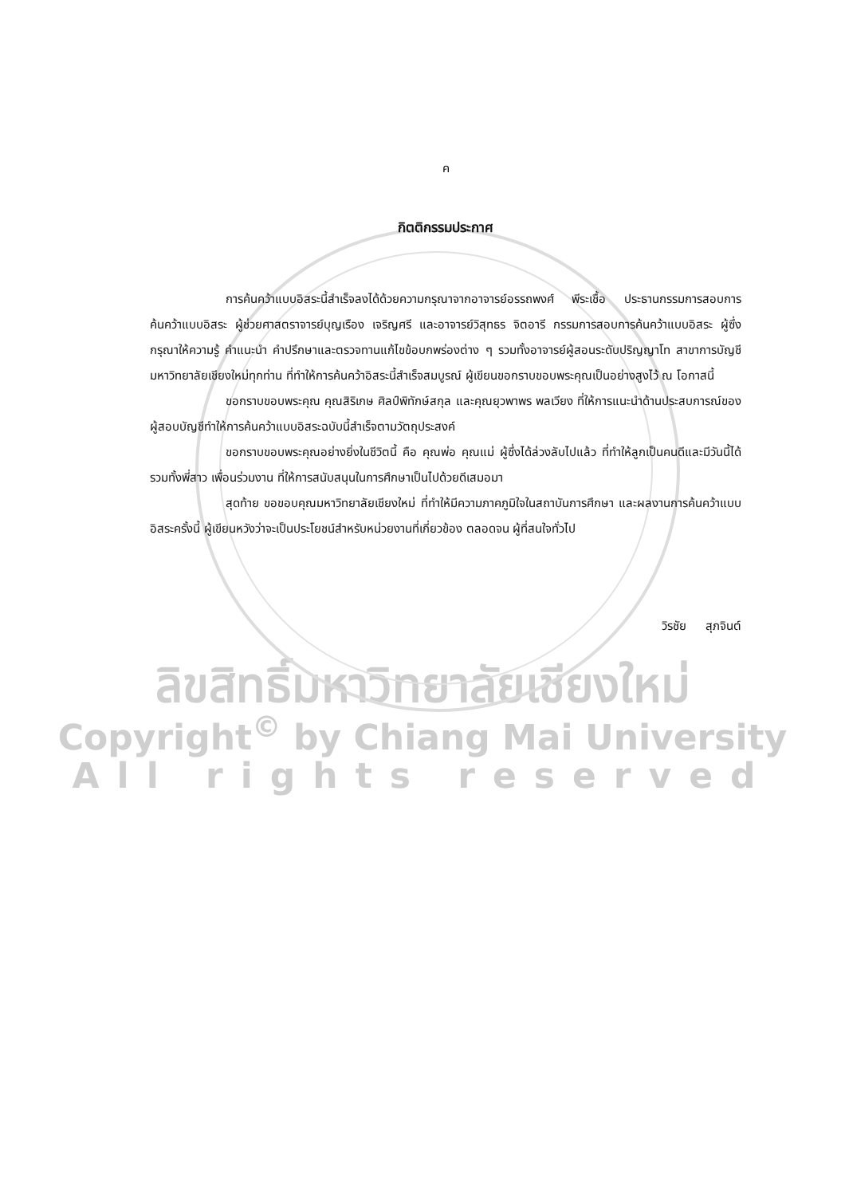ค
กิตติกรรมประกาศ
การค้นคว้าแบบอิสระนี้สำเร็จลงได้ด้วยความกรุณาจากอาจารย์อรรถพงศ์ พีระเชื้อ ประธานกรรมการสอบการค้นคว้าแบบอิสระ ผู้ช่วยศาสตราจารย์บุญเรือง เจริญศรี และอาจารย์วิสุทธร จิตอารี กรรมการสอบการค้นคว้าแบบอิสระ ผู้ซึ่งกรุณาให้ความรู้ คำแนะนำ คำปรึกษาและตรวจทานแก้ไขข้อบกพร่องต่าง ๆ รวมทั้งอาจารย์ผู้สอนระดับปริญญาโท สาขาการบัญชี มหาวิทยาลัยเชียงใหม่ทุกท่าน ที่ทำให้การค้นคว้าอิสระนี้สำเร็จสมบูรณ์ ผู้เขียนขอกราบขอบพระคุณเป็นอย่างสูงไว้ ณ โอกาสนี้
ขอกราบขอบพระคุณ คุณสิริเกษ ศิลป์พิทักษ์สกุล และคุณยุวพาพร พลเวียง ที่ให้การแนะนำด้านประสบการณ์ของผู้สอบบัญชีทำให้การค้นคว้าแบบอิสระฉบับนี้สำเร็จตามวัตถุประสงค์
ขอกราบขอบพระคุณอย่างยิ่งในชีวิตนี้ คือ คุณพ่อ คุณแม่ ผู้ซึ่งได้ล่วงลับไปแล้ว ที่ทำให้ลูกเป็นคนดีและมีวันนี้ได้ รวมทั้งพี่สาว เพื่อนร่วมงาน ที่ให้การสนับสนุนในการศึกษาเป็นไปด้วยดีเสมอมา
สุดท้าย ขอขอบคุณมหาวิทยาลัยเชียงใหม่ ที่ทำให้มีความภาคภูมิใจในสถาบันการศึกษา และผลงานการค้นคว้าแบบอิสระครั้งนี้ ผู้เขียนหวังว่าจะเป็นประโยชน์สำหรับหน่วยงานที่เกี่ยวข้อง ตลอดจน ผู้ที่สนใจทั่วไป
วิรชัย สุภจินต์
ลิขสิทธิ์มหาวิทยาลัยเชียงใหม่
Copyright<sup>©</sup> by Chiang Mai University
All rights reserved